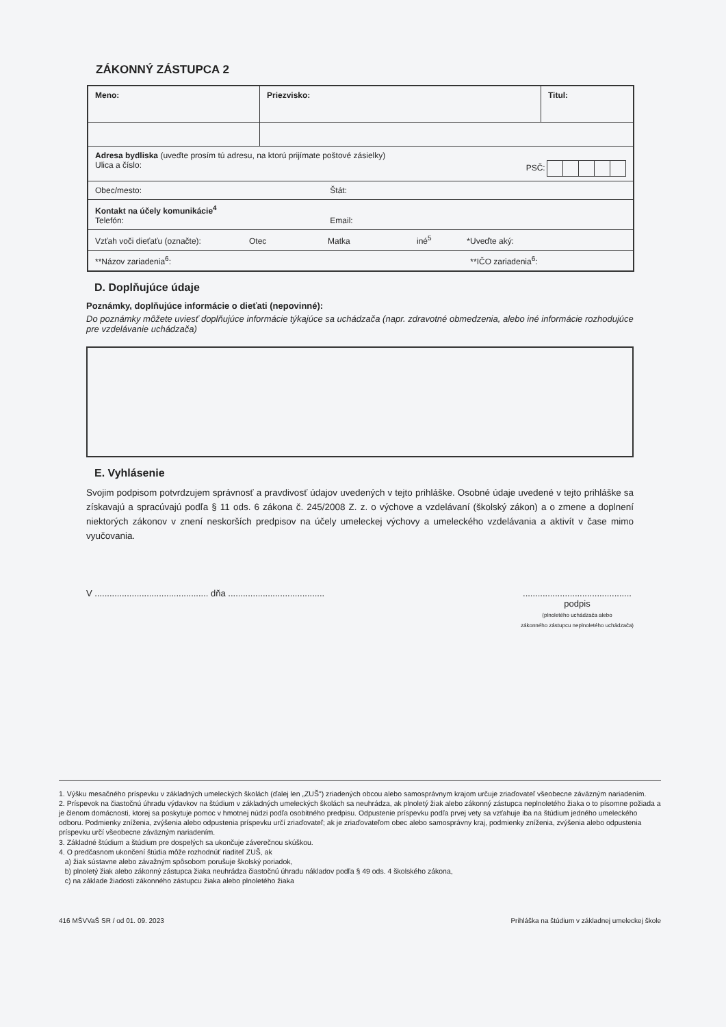ZÁKONNÝ ZÁSTUPCA 2
| Meno: | Priezvisko: | Titul: |
| Adresa bydliska (uveďte prosím tú adresu, na ktorú prijímate poštové zásielky) Ulica a číslo: PSČ: | | |
| Obec/mesto: Štát: | | |
| Kontakt na účely komunikácie<sup>4</sup> Telefón: Email: | | |
| Vzťah voči dieťaťu (označte): Otec Matka iné<sup>5</sup> *Uveďte aký: | | |
| **Názov zariadenia<sup>6</sup>: **IČO zariadenia<sup>6</sup>: | | |
D. Doplňujúce údaje
Poznámky, doplňujúce informácie o dieťati (nepovinné):
Do poznámky môžete uviesť doplňujúce informácie týkajúce sa uchádzača (napr. zdravotné obmedzenia, alebo iné informácie rozhodujúce pre vzdelávanie uchádzača)
E. Vyhlásenie
Svojim podpisom potvrdzujem správnosť a pravdivosť údajov uvedených v tejto prihláške. Osobné údaje uvedené v tejto prihláške sa získavajú a spracúvajú podľa § 11 ods. 6 zákona č. 245/2008 Z. z. o výchove a vzdelávaní (školský zákon) a o zmene a doplnení niektorých zákonov v znení neskorších predpisov na účely umeleckej výchovy a umeleckého vzdelávania a aktivít v čase mimo vyučovania.
V .............................................. dňa ...................................................................................
podpis
(plnoletého uchádzača alebo
zákonného zástupcu neplnoletého uchádzača)
1. Výšku mesačného príspevku v základných umeleckých školách (ďalej len „ZUŠ") zriadených obcou alebo samosprávnym krajom určuje zriaďovateľ všeobecne záväzným nariadením.
2. Príspevok na čiastočnú úhradu výdavkov na štúdium v základných umeleckých školách sa neuhrádza, ak plnoletý žiak alebo zákonný zástupca neplnoletého žiaka o to písomne požiada a je členom domácnosti, ktorej sa poskytuje pomoc v hmotnej núdzi podľa osobitného predpisu. Odpustenie príspevku podľa prvej vety sa vzťahuje iba na štúdium jedného umeleckého odboru. Podmienky zníženia, zvýšenia alebo odpustenia príspevku určí zriaďovateľ; ak je zriaďovateľom obec alebo samosprávny kraj, podmienky zníženia, zvýšenia alebo odpustenia príspevku určí všeobecne záväzným nariadením.
3. Základné štúdium a štúdium pre dospelých sa ukončuje záverečnou skúškou.
4. O predčasnom ukončení štúdia môže rozhodnúť riaditeľ ZUŠ, ak
a) žiak sústavne alebo závažným spôsobom porušuje školský poriadok,
b) plnoletý žiak alebo zákonný zástupca žiaka neuhrádza čiastočnú úhradu nákladov podľa § 49 ods. 4 školského zákona,
c) na základe žiadosti zákonného zástupcu žiaka alebo plnoletého žiaka
416 MŠVVaŠ SR / od 01. 09. 2023 Prihláška na štúdium v základnej umeleckej škole